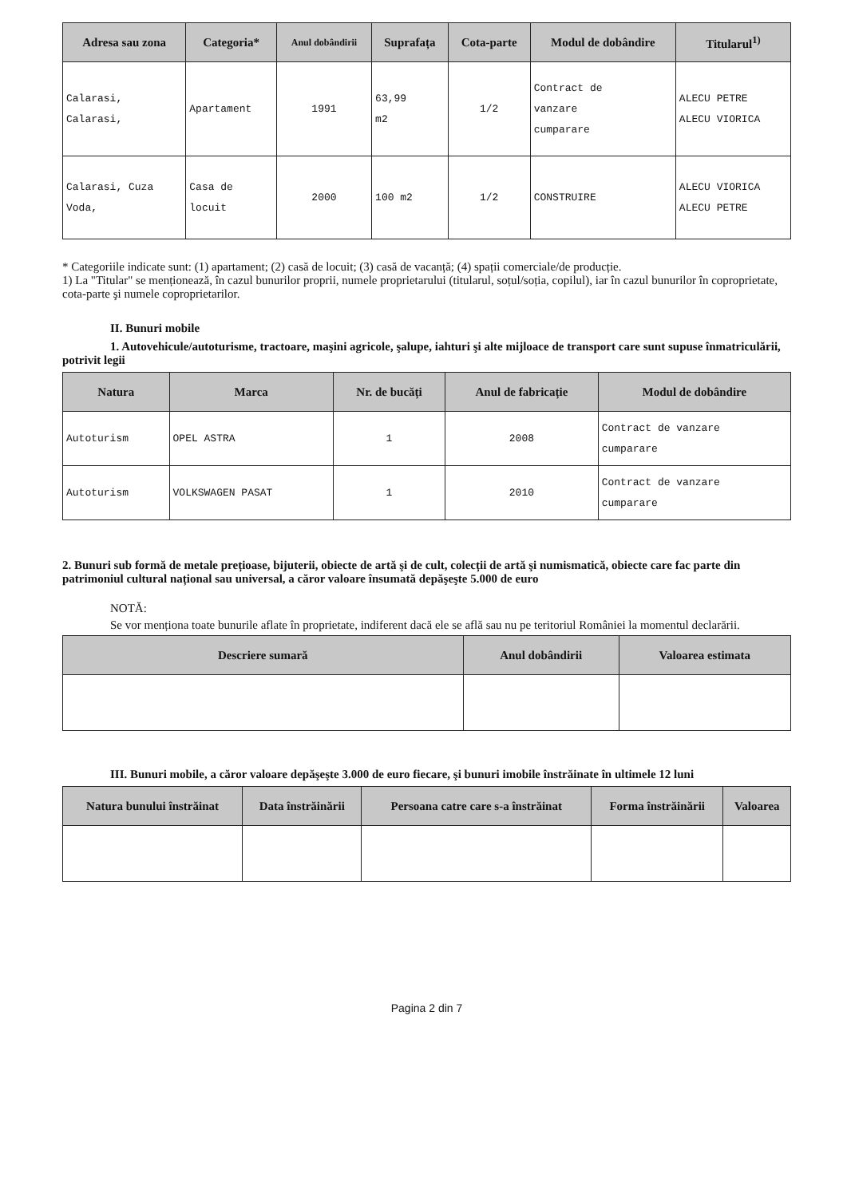| Adresa sau zona | Categoria* | Anul dobândirii | Suprafața | Cota-parte | Modul de dobândire | Titularul<sup>1)</sup> |
| --- | --- | --- | --- | --- | --- | --- |
| Calarasi, Calarasi, | Apartament | 1991 | 63,99 m2 | 1/2 | Contract de vanzare cumparare | ALECU PETRE ALECU VIORICA |
| Calarasi, Cuza Voda, | Casa de locuit | 2000 | 100 m2 | 1/2 | CONSTRUIRE | ALECU VIORICA ALECU PETRE |
* Categoriile indicate sunt: (1) apartament; (2) casă de locuit; (3) casă de vacanță; (4) spații comerciale/de producție.
1) La "Titular" se menționează, în cazul bunurilor proprii, numele proprietarului (titularul, soțul/soția, copilul), iar în cazul bunurilor în coproprietate, cota-parte şi numele coproprietarilor.
II. Bunuri mobile
1. Autovehicule/autoturisme, tractoare, maşini agricole, şalupe, iahturi şi alte mijloace de transport care sunt supuse înmatriculării, potrivit legii
| Natura | Marca | Nr. de bucăți | Anul de fabricație | Modul de dobândire |
| --- | --- | --- | --- | --- |
| Autoturism | OPEL ASTRA | 1 | 2008 | Contract de vanzare cumparare |
| Autoturism | VOLKSWAGEN PASAT | 1 | 2010 | Contract de vanzare cumparare |
2. Bunuri sub formă de metale prețioase, bijuterii, obiecte de artă şi de cult, colecții de artă şi numismatică, obiecte care fac parte din patrimoniul cultural național sau universal, a căror valoare însumată depăşeşte 5.000 de euro
NOTĂ:
Se vor menționa toate bunurile aflate în proprietate, indiferent dacă ele se află sau nu pe teritoriul României la momentul declarării.
| Descriere sumară | Anul dobândirii | Valoarea estimata |
| --- | --- | --- |
III. Bunuri mobile, a căror valoare depăşeşte 3.000 de euro fiecare, şi bunuri imobile înstrăinate în ultimele 12 luni
| Natura bunului înstrăinat | Data înstrăinării | Persoana catre care s-a înstrăinat | Forma înstrăinării | Valoarea |
| --- | --- | --- | --- | --- |
Pagina 2 din 7